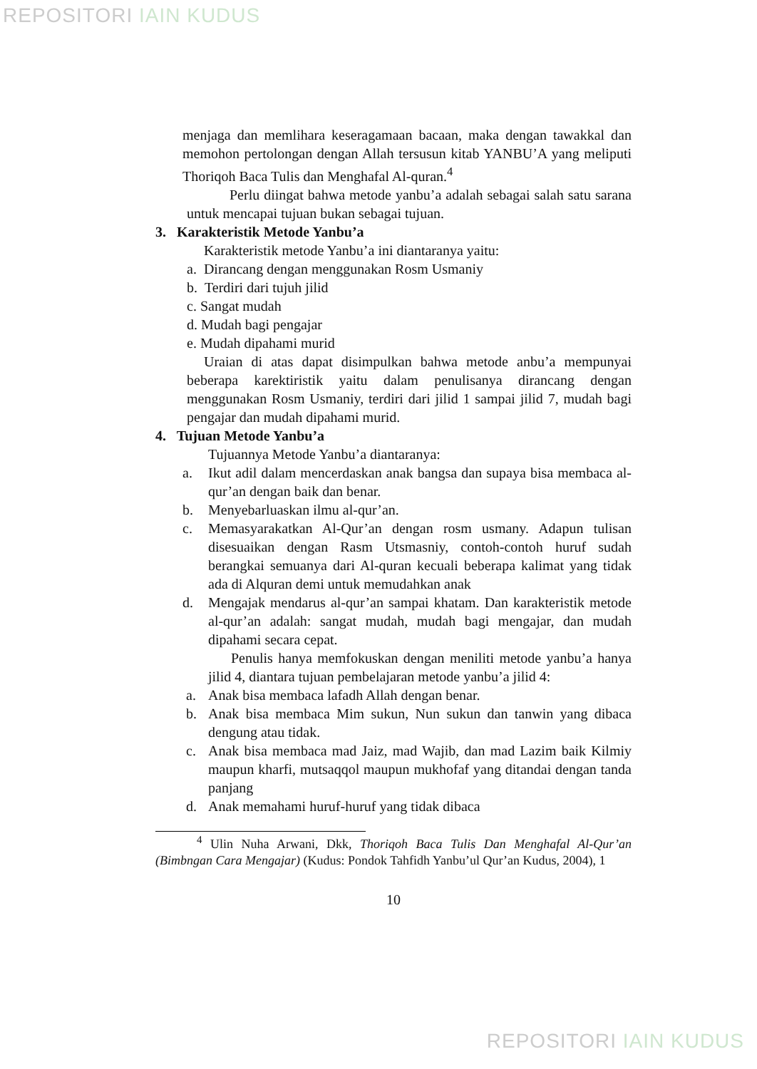REPOSITORI IAIN KUDUS
menjaga dan memlihara keseragamaan bacaan, maka dengan tawakkal dan memohon pertolongan dengan Allah tersusun kitab YANBU’A yang meliputi Thoriqoh Baca Tulis dan Menghafal Al-quran.<sup>4</sup>
Perlu diingat bahwa metode yanbu’a adalah sebagai salah satu sarana untuk mencapai tujuan bukan sebagai tujuan.
3. Karakteristik Metode Yanbu’a
Karakteristik metode Yanbu’a ini diantaranya yaitu:
a. Dirancang dengan menggunakan Rosm Usmaniy
b. Terdiri dari tujuh jilid
c. Sangat mudah
d. Mudah bagi pengajar
e. Mudah dipahami murid
Uraian di atas dapat disimpulkan bahwa metode anbu’a mempunyai beberapa karektiristik yaitu dalam penulisanya dirancang dengan menggunakan Rosm Usmaniy, terdiri dari jilid 1 sampai jilid 7, mudah bagi pengajar dan mudah dipahami murid.
4. Tujuan Metode Yanbu’a
Tujuannya Metode Yanbu’a diantaranya:
a. Ikut adil dalam mencerdaskan anak bangsa dan supaya bisa membaca al-qur’an dengan baik dan benar.
b. Menyebarluaskan ilmu al-qur’an.
c. Memasyarakatkan Al-Qur’an dengan rosm usmany. Adapun tulisan disesuaikan dengan Rasm Utsmasniy, contoh-contoh huruf sudah berangkai semuanya dari Al-quran kecuali beberapa kalimat yang tidak ada di Alquran demi untuk memudahkan anak
d. Mengajak mendarus al-qur’an sampai khatam. Dan karakteristik metode al-qur’an adalah: sangat mudah, mudah bagi mengajar, dan mudah dipahami secara cepat.
Penulis hanya memfokuskan dengan meniliti metode yanbu’a hanya jilid 4, diantara tujuan pembelajaran metode yanbu’a jilid 4:
a. Anak bisa membaca lafadh Allah dengan benar.
b. Anak bisa membaca Mim sukun, Nun sukun dan tanwin yang dibaca dengung atau tidak.
c. Anak bisa membaca mad Jaiz, mad Wajib, dan mad Lazim baik Kilmiy maupun kharfi, mutsaqqol maupun mukhofaf yang ditandai dengan tanda panjang
d. Anak memahami huruf-huruf yang tidak dibaca
<sup>4</sup> Ulin Nuha Arwani, Dkk, Thoriqoh Baca Tulis Dan Menghafal Al-Qur’an (Bimbngan Cara Mengajar) (Kudus: Pondok Tahfidh Yanbu’ul Qur’an Kudus, 2004), 1
10
REPOSITORI IAIN KUDUS